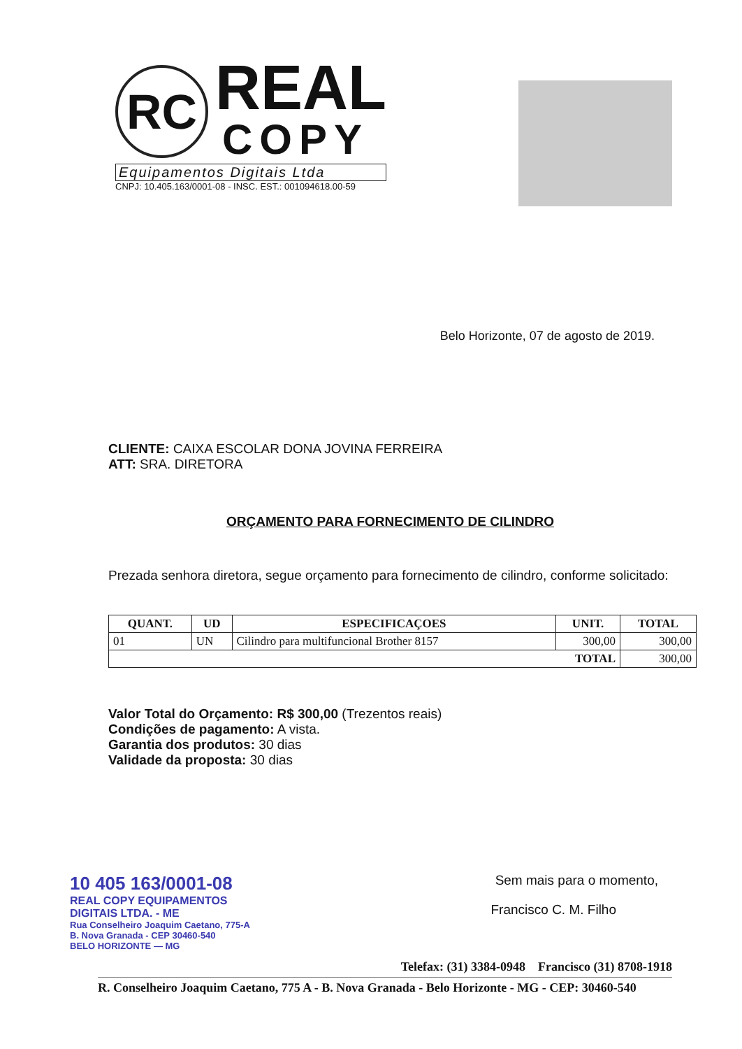RC
REAL
COPY
Equipamentos Digitais Ltda
CNPJ: 10.405.163/0001-08 - INSC. EST.: 001094618.00-59
Belo Horizonte, 07 de agosto de 2019.
CLIENTE: CAIXA ESCOLAR DONA JOVINA FERREIRA
ATT: SRA. DIRETORA
ORÇAMENTO PARA FORNECIMENTO DE CILINDRO
Prezada senhora diretora, segue orçamento para fornecimento de cilindro, conforme solicitado:
| QUANT. | UD | ESPECIFICAÇOES | UNIT. | TOTAL |
| --- | --- | --- | --- | --- |
| 01 | UN | Cilindro para multifuncional Brother 8157 | 300,00 | 300,00 |
| TOTAL | | | | 300,00 |
Valor Total do Orçamento: R$ 300,00 (Trezentos reais)
Condições de pagamento: A vista.
Garantia dos produtos: 30 dias
Validade da proposta: 30 dias
10 405 163/0001-08 Sem mais para o momento,
REAL COPY EQUIPAMENTOS
DIGITAIS LTDA. - ME
Rua Conselheiro Joaquim Caetano, 775-A
B. Nova Granada - CEP 30460-540
BELO HORIZONTE — MG
Francisco C. M. Filho
Telefax: (31) 3384-0948 Francisco (31) 8708-1918
R. Conselheiro Joaquim Caetano, 775 A - B. Nova Granada - Belo Horizonte - MG - CEP: 30460-540